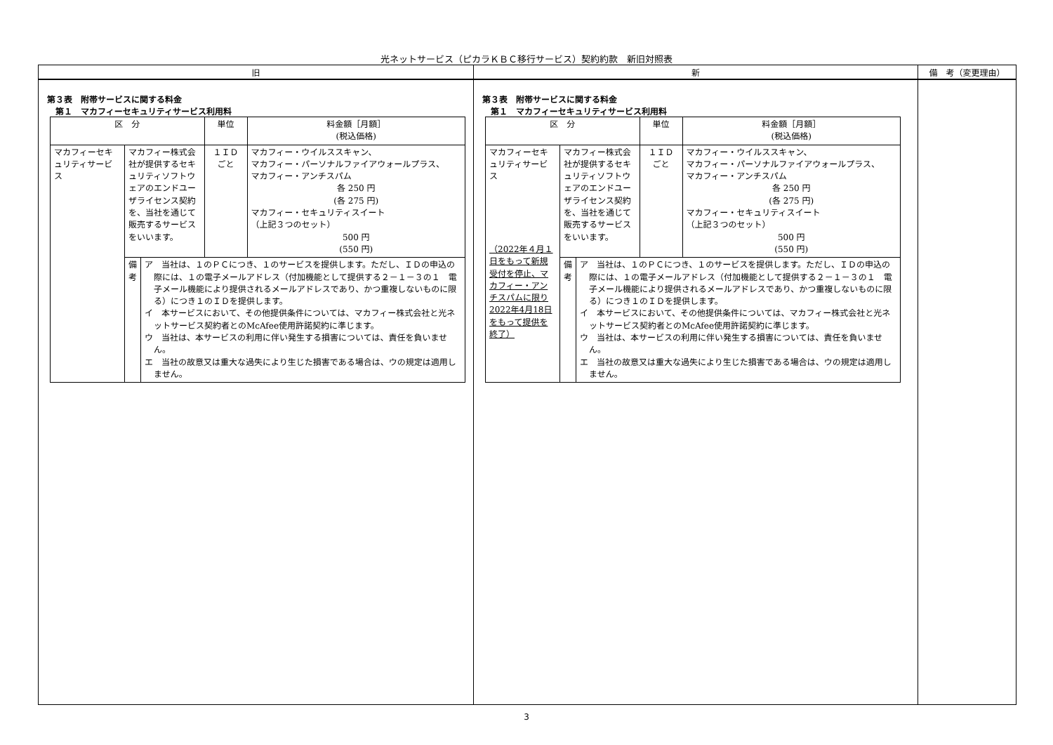光ネットサービス（ピカラＫＢＣ移行サービス）契約約款　新旧対照表
| 旧 | 新 | 備 考（変更理由） |
| --- | --- | --- |
| 第３表 附帯サービスに関する料金 第１ マカフィーセキュリティサービス利用料 / 区 分 / / / 単位 / 料金額［月額］ (税込価格) / / マカフィーセキュリティサービス / マカフィー株式会社が提供するセキュリティソフトウェアのエンドユーザライセンス契約を、当社を通じて販売するサービスをいいます。 / / １ＩＤ ごと / マカフィー・ウイルススキャン、 マカフィー・パーソナルファイアウォールプラス、 マカフィー・アンチスパム 各 250 円 (各 275 円) マカフィー・セキュリティスイート （上記３つのセット） 500 円 (550 円) / / / 備考 / ア 当社は、１のＰＣにつき、１のサービスを提供します。ただし、ＩＤの申込の際には、１の電子メールアドレス（付加機能として提供する２－１－３の１ 電子メール機能により提供されるメールアドレスであり、かつ重複しないものに限る）につき１のＩＤを提供します。 イ 本サービスにおいて、その他提供条件については、マカフィー株式会社と光ネットサービス契約者とのMcAfee使用許諾契約に準じます。 ウ 当社は、本サービスの利用に伴い発生する損害については、責任を負いません。 エ 当社の故意又は重大な過失により生じた損害である場合は、ウの規定は適用しません。 / / / | 第３表 附帯サービスに関する料金 第１ マカフィーセキュリティサービス利用料 / 区 分 / / / 単位 / 料金額［月額］ (税込価格) / / マカフィーセキュリティサービス （2022年４月１日をもって新規受付を停止、マカフィー・アンチスパムに限り2022年4月18日をもって提供を終了） / マカフィー株式会社が提供するセキュリティソフトウェアのエンドユーザライセンス契約を、当社を通じて販売するサービスをいいます。 / / １ＩＤ ごと / マカフィー・ウイルススキャン、 マカフィー・パーソナルファイアウォールプラス、 マカフィー・アンチスパム 各 250 円 (各 275 円) マカフィー・セキュリティスイート （上記３つのセット） 500 円 (550 円) / / / 備考 / ア 当社は、１のＰＣにつき、１のサービスを提供します。ただし、ＩＤの申込の際には、１の電子メールアドレス（付加機能として提供する２－１－３の１ 電子メール機能により提供されるメールアドレスであり、かつ重複しないものに限る）につき１のＩＤを提供します。 イ 本サービスにおいて、その他提供条件については、マカフィー株式会社と光ネットサービス契約者とのMcAfee使用許諾契約に準じます。 ウ 当社は、本サービスの利用に伴い発生する損害については、責任を負いません。 エ 当社の故意又は重大な過失により生じた損害である場合は、ウの規定は適用しません。 / / / | |
3